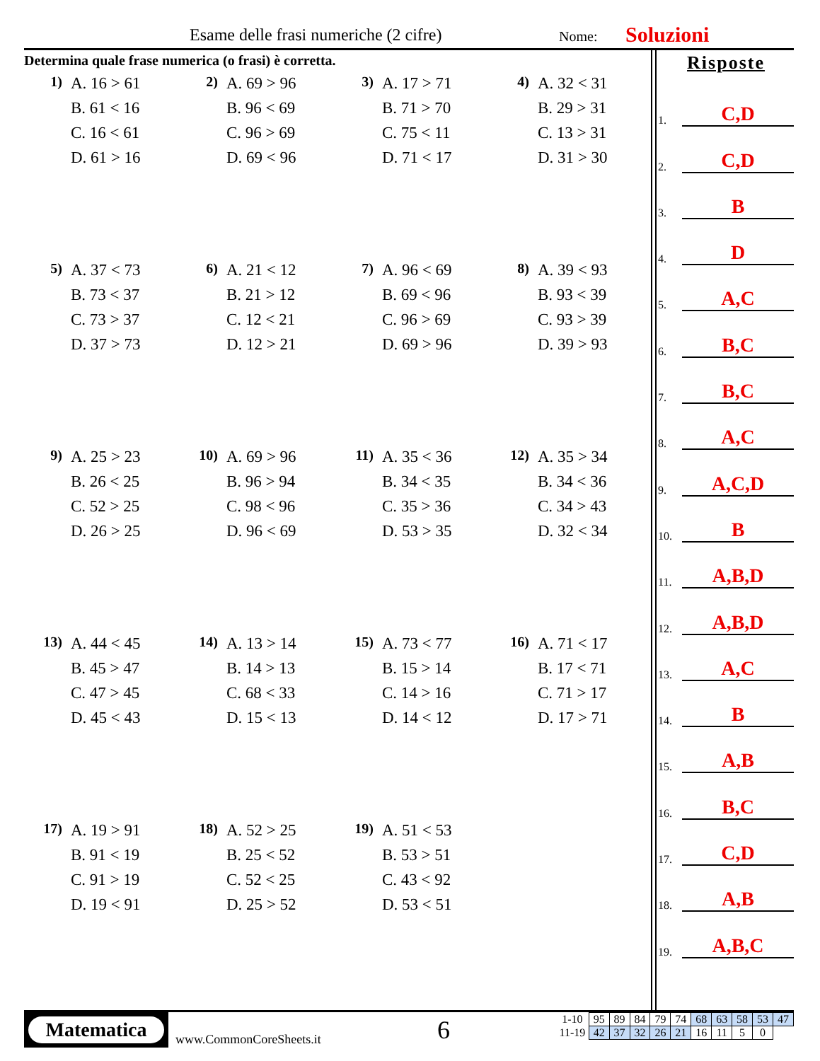Esame delle frasi numeriche (2 cifre) Nome: Soluzioni
Determina quale frase numerica (o frasi) è corretta.
1)
A. 16 > 61
B. 61 < 16
C. 16 < 61
D. 61 > 16
2)
A. 69 > 96
B. 96 < 69
C. 96 > 69
D. 69 < 96
3)
A. 17 > 71
B. 71 > 70
C. 75 < 11
D. 71 < 17
4)
A. 32 < 31
B. 29 > 31
C. 13 > 31
D. 31 > 30
5)
A. 37 < 73
B. 73 < 37
C. 73 > 37
D. 37 > 73
6)
A. 21 < 12
B. 21 > 12
C. 12 < 21
D. 12 > 21
7)
A. 96 < 69
B. 69 < 96
C. 96 > 69
D. 69 > 96
8)
A. 39 < 93
B. 93 < 39
C. 93 > 39
D. 39 > 93
9)
A. 25 > 23
B. 26 < 25
C. 52 > 25
D. 26 > 25
10)
A. 69 > 96
B. 96 > 94
C. 98 < 96
D. 96 < 69
11)
A. 35 < 36
B. 34 < 35
C. 35 > 36
D. 53 > 35
12)
A. 35 > 34
B. 34 < 36
C. 34 > 43
D. 32 < 34
13)
A. 44 < 45
B. 45 > 47
C. 47 > 45
D. 45 < 43
14)
A. 13 > 14
B. 14 > 13
C. 68 < 33
D. 15 < 13
15)
A. 73 < 77
B. 15 > 14
C. 14 > 16
D. 14 < 12
16)
A. 71 < 17
B. 17 < 71
C. 71 > 17
D. 17 > 71
17)
A. 19 > 91
B. 91 < 19
C. 91 > 19
D. 19 < 91
18)
A. 52 > 25
B. 25 < 52
C. 52 < 25
D. 25 > 52
19)
A. 51 < 53
B. 53 > 51
C. 43 < 92
D. 53 < 51
Risposte
1. C,D
2. C,D
3. B
4. D
5. A,C
6. B,C
7. B,C
8. A,C
9. A,C,D
10. B
11. A,B,D
12. A,B,D
13. A,C
14. B
15. A,B
16. B,C
17. C,D
18. A,B
19. A,B,C
Matematica
www.CommonCoreSheets.it 6
| 1-10 | 95 | 89 | 84 | 79 | 74 | 68 | 63 | 58 | 53 | 47 |
| 11-19 | 42 | 37 | 32 | 26 | 21 | 16 | 11 | 5 | 0 | |